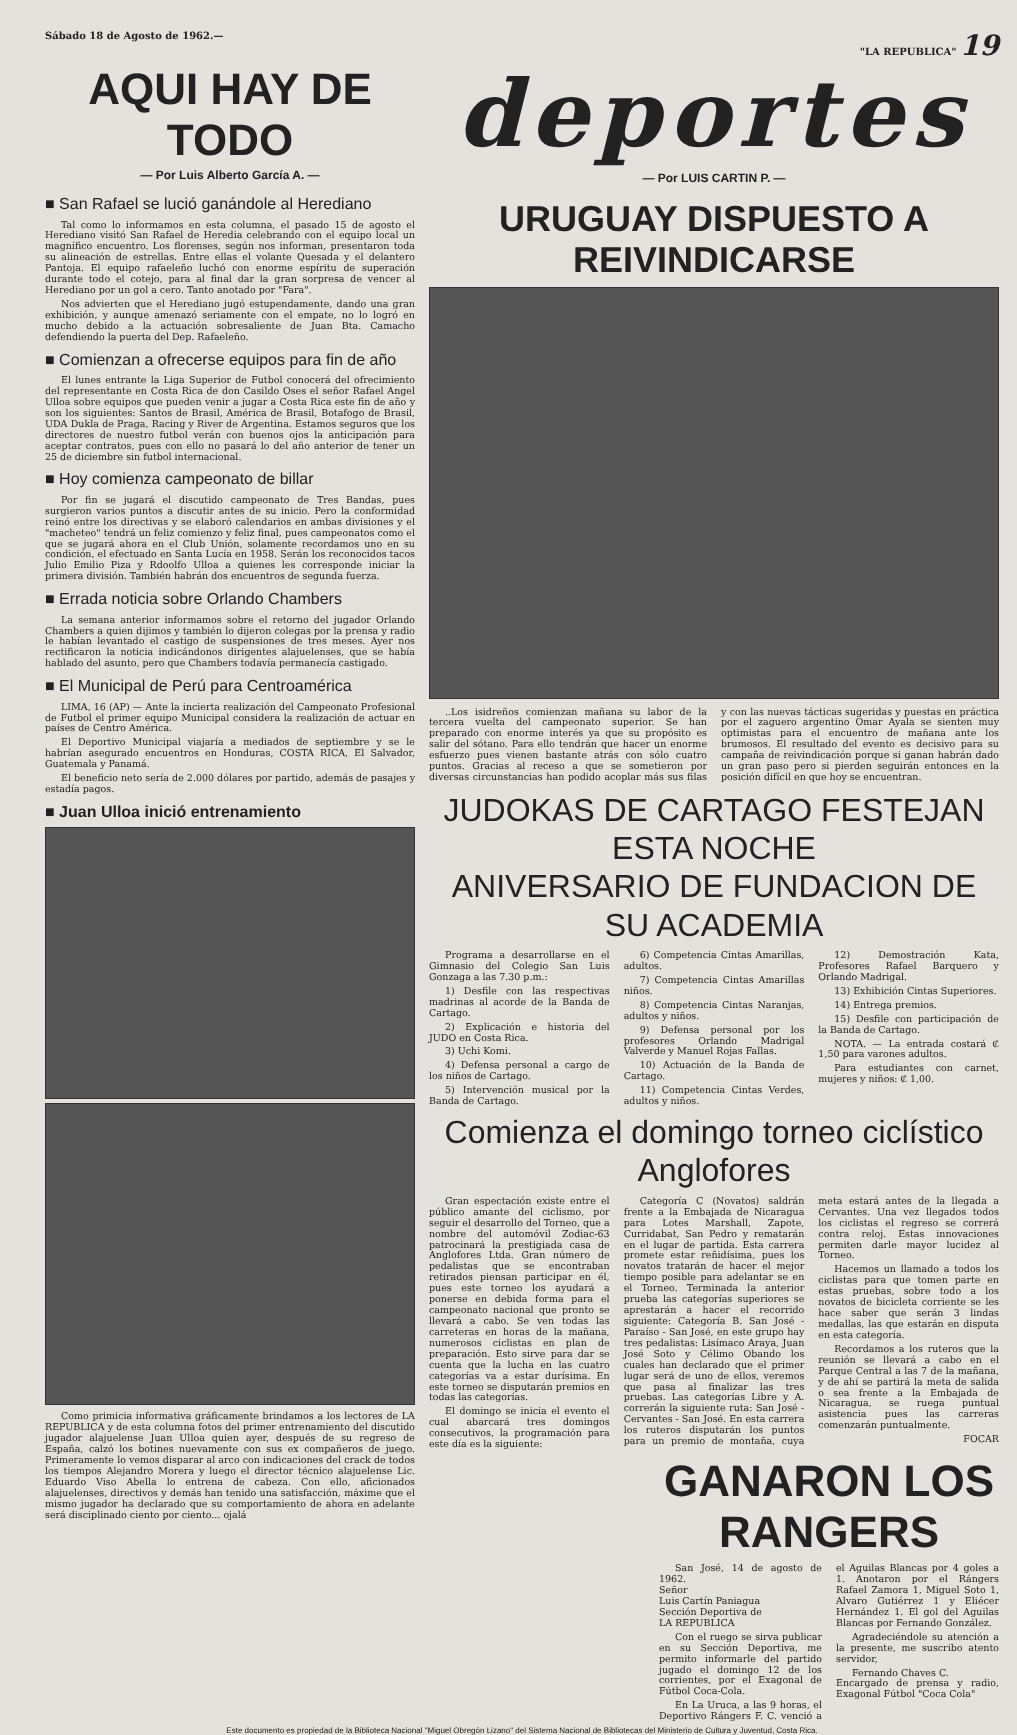Sábado 18 de Agosto de 1962.— "LA REPUBLICA" 19
AQUI HAY DE TODO
— Por Luis Alberto García A. —
■ San Rafael se lució ganándole al Herediano
Tal como lo informamos en esta columna, el pasado 15 de agosto el Herediano visitó San Rafael de Heredia celebrando con el equipo local un magnífico encuentro. Los florenses, según nos informan, presentaron toda su alineación de estrellas. Entre ellas el volante Quesada y el delantero Pantoja. El equipo rafaeleño luchó con enorme espíritu de superación durante todo el cotejo, para al final dar la gran sorpresa de vencer al Herediano por un gol a cero. Tanto anotado por "Fara".
Nos advierten que el Herediano jugó estupendamente, dando una gran exhibición, y aunque amenazó seriamente con el empate, no lo logró en mucho debido a la actuación sobresaliente de Juan Bta. Camacho defendiendo la puerta del Dep. Rafaeleño.
■ Comienzan a ofrecerse equipos para fin de año
El lunes entrante la Liga Superior de Futbol conocerá del ofrecimiento del representante en Costa Rica de don Casildo Oses el señor Rafael Angel Ulloa sobre equipos que pueden venir a jugar a Costa Rica este fin de año y son los siguientes: Santos de Brasil, América de Brasil, Botafogo de Brasil, UDA Dukla de Praga, Racing y River de Argentina. Estamos seguros que los directores de nuestro futbol verán con buenos ojos la anticipación para aceptar contratos, pues con ello no pasará lo del año anterior de tener un 25 de diciembre sin futbol internacional.
■ Hoy comienza campeonato de billar
Por fin se jugará el discutido campeonato de Tres Bandas, pues surgieron varios puntos a discutir antes de su inicio. Pero la conformidad reinó entre los directivas y se elaboró calendarios en ambas divisiones y el "macheteo" tendrá un feliz comienzo y feliz final, pues campeonatos como el que se jugará ahora en el Club Unión, solamente recordamos uno en su condición, el efectuado en Santa Lucía en 1958. Serán los reconocidos tacos Julio Emilio Piza y Rdoolfo Ulloa a quienes les corresponde iniciar la primera división. También habrán dos encuentros de segunda fuerza.
■ Errada noticia sobre Orlando Chambers
La semana anterior informamos sobre el retorno del jugador Orlando Chambers a quien dijimos y también lo dijeron colegas por la prensa y radio le habían levantado el castigo de suspensiones de tres meses. Ayer nos rectificaron la noticia indicándonos dirigentes alajuelenses, que se había hablado del asunto, pero que Chambers todavía permanecía castigado.
■ El Municipal de Perú para Centroamérica
LIMA, 16 (AP) — Ante la incierta realización del Campeonato Profesional de Futbol el primer equipo Municipal considera la realización de actuar en países de Centro América.
El Deportivo Municipal viajaría a mediados de septiembre y se le habrían asegurado encuentros en Honduras, COSTA RICA, El Salvador, Guatemala y Panamá.
El beneficio neto sería de 2.000 dólares por partido, además de pasajes y estadía pagos.
■ Juan Ulloa inició entrenamiento
Como primicia informativa gráficamente brindamos a los lectores de LA REPUBLICA y de esta columna fotos del primer entrenamiento del discutido jugador alajuelense Juan Ulloa quien ayer, después de su regreso de España, calzó los botines nuevamente con sus ex compañeros de juego. Primeramente lo vemos disparar al arco con indicaciones del crack de todos los tiempos Alejandro Morera y luego el director técnico alajuelense Lic. Eduardo Viso Abella lo entrena de cabeza. Con ello, aficionados alajuelenses, directivos y demás han tenido una satisfacción, máxime que el mismo jugador ha declarado que su comportamiento de ahora en adelante será disciplinado ciento por ciento... ojalá
deportes
— Por LUIS CARTIN P. —
URUGUAY DISPUESTO A REIVINDICARSE
..Los isidreños comienzan mañana su labor de la tercera vuelta del campeonato superior. Se han preparado con enorme interés ya que su propósito es salir del sótano. Para ello tendrán que hacer un enorme esfuerzo pues vienen bastante atrás con sólo cuatro puntos. Gracias al receso a que se sometieron por diversas circunstancias han podido acoplar más sus filas y con las nuevas tácticas sugeridas y puestas en práctica por el zaguero argentino Omar Ayala se sienten muy optimistas para el encuentro de mañana ante los brumosos. El resultado del evento es decisivo para su campaña de reivindicación porque si ganan habrán dado un gran paso pero si pierden seguirán entonces en la posición difícil en que hoy se encuentran.
JUDOKAS DE CARTAGO FESTEJAN ESTA NOCHE
ANIVERSARIO DE FUNDACION DE SU ACADEMIA
Programa a desarrollarse en el Gimnasio del Colegio San Luis Gonzaga a las 7.30 p.m.:
1) Desfile con las respectivas madrinas al acorde de la Banda de Cartago.
2) Explicación e historia del JUDO en Costa Rica.
3) Uchi Komi.
4) Defensa personal a cargo de los niños de Cartago.
5) Intervención musical por la Banda de Cartago.
6) Competencia Cintas Amarillas, adultos.
7) Competencia Cintas Amarillas niños.
8) Competencia Cintas Naranjas, adultos y niños.
9) Defensa personal por los profesores Orlando Madrigal Valverde y Manuel Rojas Fallas.
10) Actuación de la Banda de Cartago.
11) Competencia Cintas Verdes, adultos y niños.
12) Demostración Kata, Profesores Rafael Barquero y Orlando Madrigal.
13) Exhibición Cintas Superiores.
14) Entrega premios.
15) Desfile con participación de la Banda de Cartago.
NOTA. — La entrada costará ₡ 1,50 para varones adultos.
Para estudiantes con carnet, mujeres y niños: ₡ 1,00.
Comienza el domingo torneo ciclístico Anglofores
Gran espectación existe entre el público amante del ciclismo, por seguir el desarrollo del Torneo, que a nombre del automóvil Zodiac-63 patrocinará la prestigiada casa de Anglofores Ltda. Gran número de pedalistas que se encontraban retirados piensan participar en él, pues este torneo los ayudará a ponerse en debida forma para el campeonato nacional que pronto se llevará a cabo. Se ven todas las carreteras en horas de la mañana, numerosos ciclistas en plan de preparación. Esto sirve para dar se cuenta que la lucha en las cuatro categorías va a estar durísima. En este torneo se disputarán premios en todas las categorías.
El domingo se inicia el evento el cual abarcará tres domingos consecutivos, la programación para este día es la siguiente:
Categoría C (Novatos) saldrán frente a la Embajada de Nicaragua para Lotes Marshall, Zapote, Curridabat, San Pedro y rematarán en el lugar de partida. Esta carrera promete estar reñidísima, pues los novatos tratarán de hacer el mejor tiempo posible para adelantar se en el Torneo. Terminada la anterior prueba las categorías superiores se aprestarán a hacer el recorrido siguiente: Categoría B. San José - Paraíso - San José, en este grupo hay tres pedalistas: Lisímaco Araya, Juan José Soto y Célimo Obando los cuales han declarado que el primer lugar será de uno de ellos, veremos que pasa al finalizar las tres pruebas. Las categorías Libre y A. correrán la siguiente ruta: San José - Cervantes - San José. En esta carrera los ruteros disputarán los puntos para un premio de montaña, cuya meta estará antes de la llegada a Cervantes. Una vez llegados todos los ciclistas el regreso se correrá contra reloj. Estas innovaciones permiten darle mayor lucidez al Torneo.
Hacemos un llamado a todos los ciclistas para que tomen parte en estas pruebas, sobre todo a los novatos de bicicleta corriente se les hace saber que serán 3 lindas medallas, las que estarán en disputa en esta categoría.
Recordamos a los ruteros que la reunión se llevará a cabo en el Parque Central a las 7 de la mañana, y de ahí se partirá la meta de salida o sea frente a la Embajada de Nicaragua, se ruega puntual asistencia pues las carreras comenzarán puntualmente.
FOCAR
GANARON LOS RANGERS
San José, 14 de agosto de 1962.
Señor
Luis Cartín Paniagua
Sección Deportiva de
LA REPUBLICA
Con el ruego se sirva publicar en su Sección Deportiva, me permito informarle del partido jugado el domingo 12 de los corrientes, por el Exagonal de Fútbol Coca-Cola.
En La Uruca, a las 9 horas, el Deportivo Rángers F. C. venció a el Aguilas Blancas por 4 goles a 1. Anotaron por el Rángers Rafael Zamora 1, Miguel Soto 1, Alvaro Gutiérrez 1 y Eliécer Hernández 1. El gol del Aguilas Blancas por Fernando González.
Agradeciéndole su atención a la presente, me suscribo atento servidor,
Fernando Chaves C.
Encargado de prensa y radio, Exagonal Fútbol "Coca Cola"
Este documento es propiedad de la Biblioteca Nacional "Miguel Obregón Lizano" del Sistema Nacional de Bibliotecas del Ministerio de Cultura y Juventud, Costa Rica.